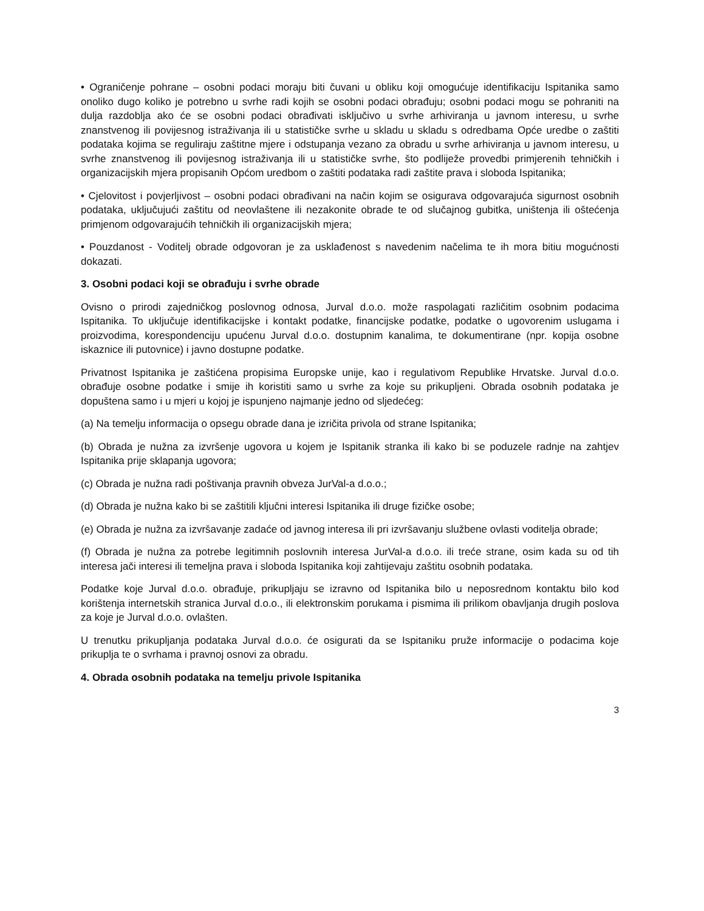• Ograničenje pohrane – osobni podaci moraju biti čuvani u obliku koji omogućuje identifikaciju Ispitanika samo onoliko dugo koliko je potrebno u svrhe radi kojih se osobni podaci obrađuju; osobni podaci mogu se pohraniti na dulja razdoblja ako će se osobni podaci obrađivati isključivo u svrhe arhiviranja u javnom interesu, u svrhe znanstvenog ili povijesnog istraživanja ili u statističke svrhe u skladu u skladu s odredbama Opće uredbe o zaštiti podataka kojima se reguliraju zaštitne mjere i odstupanja vezano za obradu u svrhe arhiviranja u javnom interesu, u svrhe znanstvenog ili povijesnog istraživanja ili u statističke svrhe, što podliježe provedbi primjerenih tehničkih i organizacijskih mjera propisanih Općom uredbom o zaštiti podataka radi zaštite prava i sloboda Ispitanika;
• Cjelovitost i povjerljivost – osobni podaci obrađivani na način kojim se osigurava odgovarajuća sigurnost osobnih podataka, uključujući zaštitu od neovlaštene ili nezakonite obrade te od slučajnog gubitka, uništenja ili oštećenja primjenom odgovarajućih tehničkih ili organizacijskih mjera;
• Pouzdanost - Voditelj obrade odgovoran je za usklađenost s navedenim načelima te ih mora bitiu mogućnosti dokazati.
3. Osobni podaci koji se obrađuju i svrhe obrade
Ovisno o prirodi zajedničkog poslovnog odnosa, Jurval d.o.o. može raspolagati različitim osobnim podacima Ispitanika. To uključuje identifikacijske i kontakt podatke, financijske podatke, podatke o ugovorenim uslugama i proizvodima, korespondenciju upućenu Jurval d.o.o. dostupnim kanalima, te dokumentirane (npr. kopija osobne iskaznice ili putovnice) i javno dostupne podatke.
Privatnost Ispitanika je zaštićena propisima Europske unije, kao i regulativom Republike Hrvatske. Jurval d.o.o. obrađuje osobne podatke i smije ih koristiti samo u svrhe za koje su prikupljeni. Obrada osobnih podataka je dopuštena samo i u mjeri u kojoj je ispunjeno najmanje jedno od sljedećeg:
(a) Na temelju informacija o opsegu obrade dana je izričita privola od strane Ispitanika;
(b) Obrada je nužna za izvršenje ugovora u kojem je Ispitanik stranka ili kako bi se poduzele radnje na zahtjev Ispitanika prije sklapanja ugovora;
(c) Obrada je nužna radi poštivanja pravnih obveza JurVal-a d.o.o.;
(d) Obrada je nužna kako bi se zaštitili ključni interesi Ispitanika ili druge fizičke osobe;
(e) Obrada je nužna za izvršavanje zadaće od javnog interesa ili pri izvršavanju službene ovlasti voditelja obrade;
(f) Obrada je nužna za potrebe legitimnih poslovnih interesa JurVal-a d.o.o. ili treće strane, osim kada su od tih interesa jači interesi ili temeljna prava i sloboda Ispitanika koji zahtijevaju zaštitu osobnih podataka.
Podatke koje Jurval d.o.o. obrađuje, prikupljaju se izravno od Ispitanika bilo u neposrednom kontaktu bilo kod korištenja internetskih stranica Jurval d.o.o., ili elektronskim porukama i pismima ili prilikom obavljanja drugih poslova za koje je Jurval d.o.o. ovlašten.
U trenutku prikupljanja podataka Jurval d.o.o. će osigurati da se Ispitaniku pruže informacije o podacima koje prikuplja te o svrhama i pravnoj osnovi za obradu.
4. Obrada osobnih podataka na temelju privole Ispitanika
3